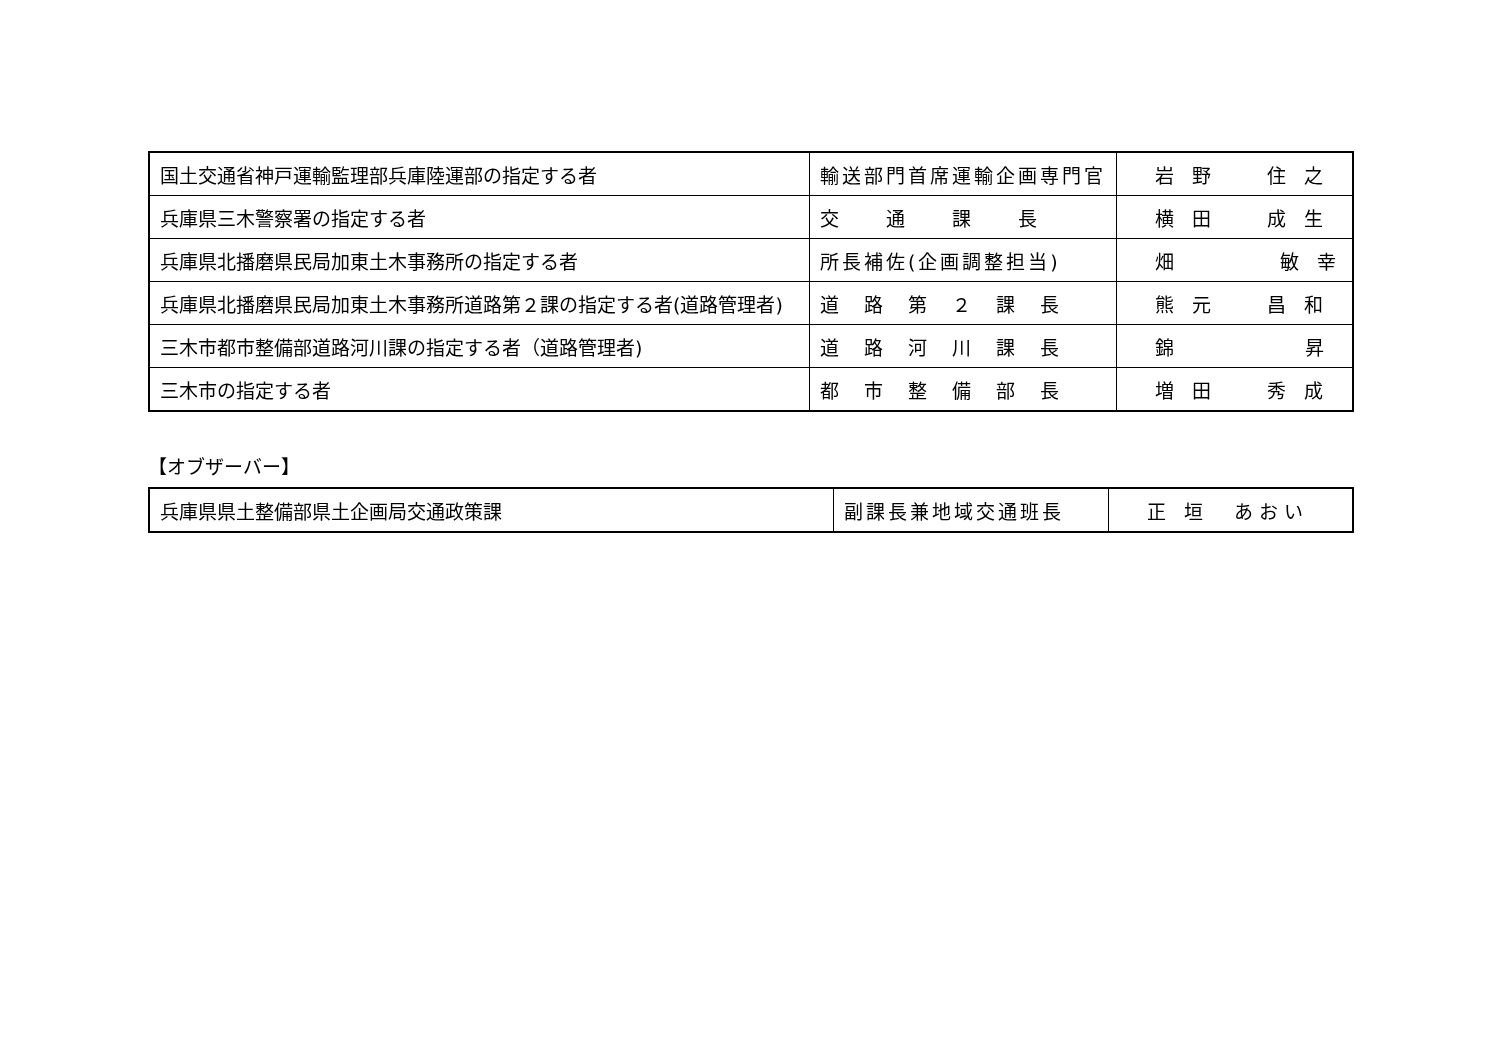| 国土交通省神戸運輸監理部兵庫陸運部の指定する者 | 輸送部門首席運輸企画専門官 | 岩 野 住 之 |
| 兵庫県三木警察署の指定する者 | 交 通 課 長 | 横 田 成 生 |
| 兵庫県北播磨県民局加東土木事務所の指定する者 | 所長補佐(企画調整担当) | 畑 敏 幸 |
| 兵庫県北播磨県民局加東土木事務所道路第２課の指定する者(道路管理者) | 道 路 第 ２ 課 長 | 熊 元 昌 和 |
| 三木市都市整備部道路河川課の指定する者（道路管理者) | 道 路 河 川 課 長 | 錦 昇 |
| 三木市の指定する者 | 都 市 整 備 部 長 | 増 田 秀 成 |
【オブザーバー】
| 兵庫県県土整備部県土企画局交通政策課 | 副課長兼地域交通班長 | 正 垣 あおい |